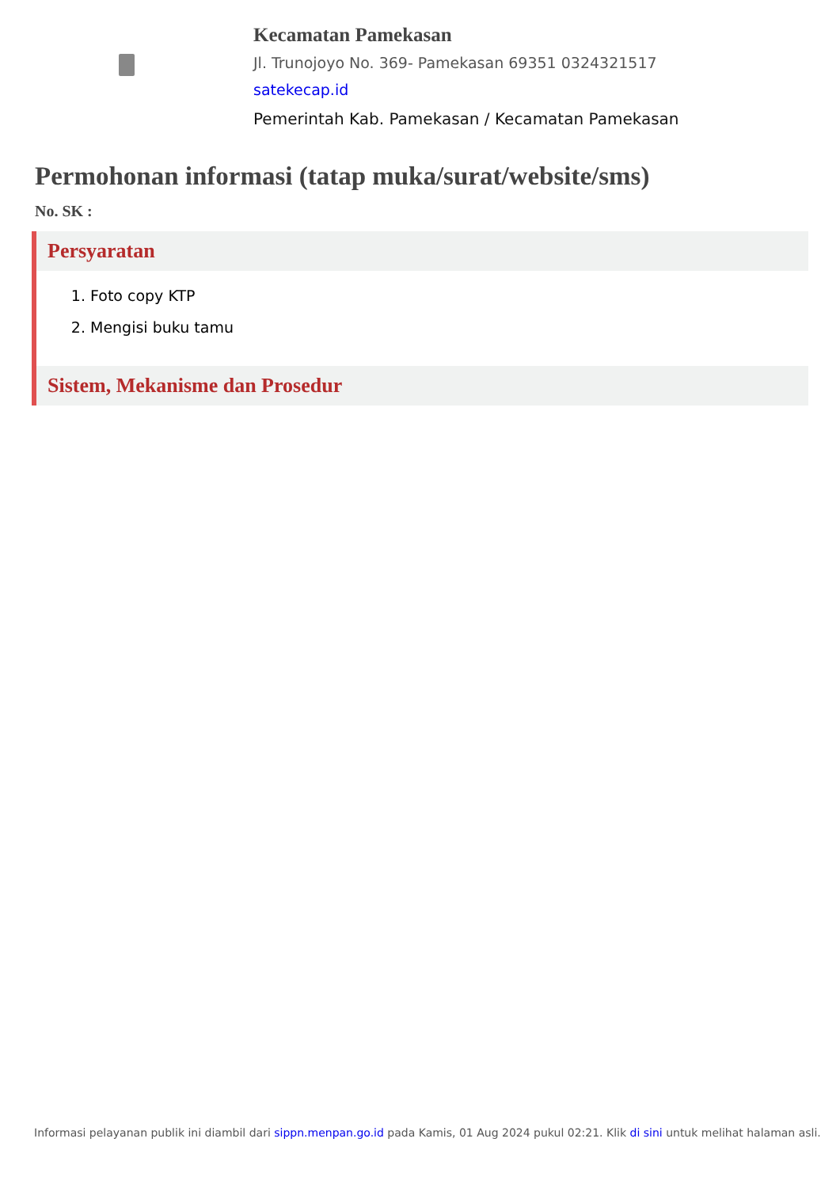Kecamatan Pamekasan
Jl. Trunojoyo No. 369- Pamekasan 69351 0324321517
satekecap.id
Pemerintah Kab. Pamekasan / Kecamatan Pamekasan
Permohonan informasi (tatap muka/surat/website/sms)
No. SK :
Persyaratan
1. Foto copy KTP
2. Mengisi buku tamu
Sistem, Mekanisme dan Prosedur
Informasi pelayanan publik ini diambil dari sippn.menpan.go.id pada Kamis, 01 Aug 2024 pukul 02:21. Klik di sini untuk melihat halaman asli.